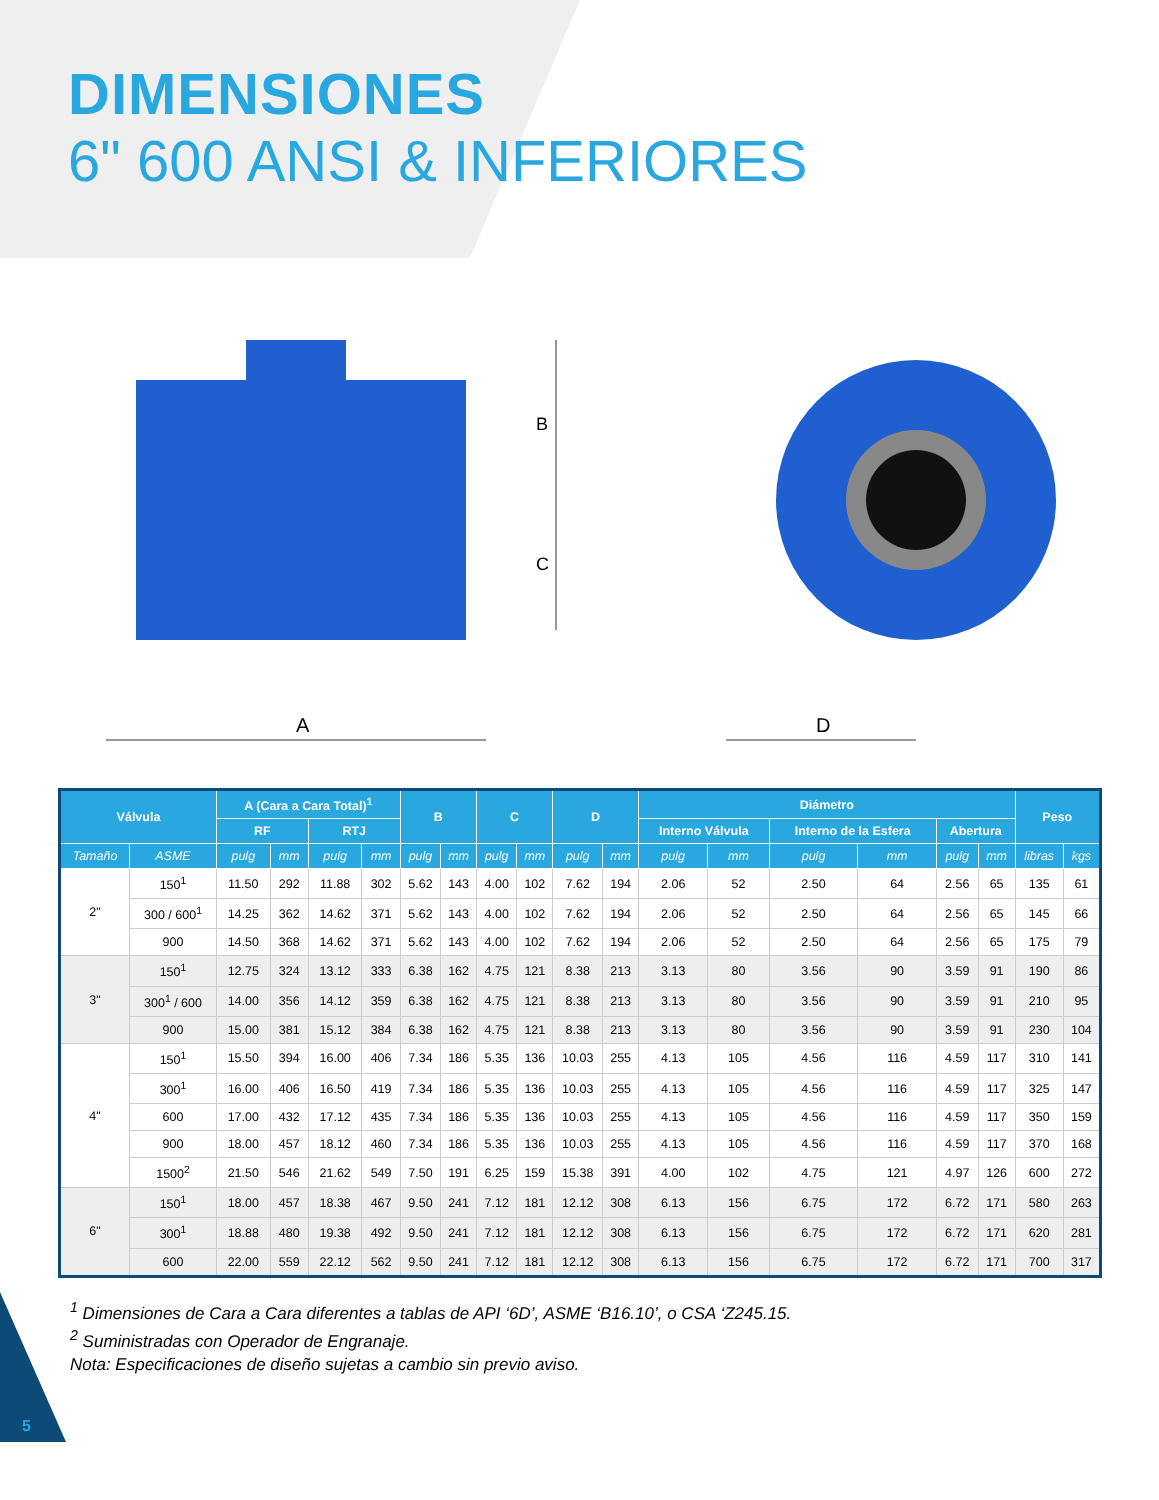DIMENSIONES
6" 600 ANSI & INFERIORES
A
B
C
D
| Válvula | | A (Cara a Cara Total)<sup>1</sup> | | | | B | | C | | D | | Diámetro | | | | | | Peso | |
| --- | --- | --- | --- | --- | --- | --- | --- | --- | --- | --- | --- | --- | --- | --- | --- | --- | --- | --- | --- |
| | | RF | | RTJ | | | | | | | | Interno Válvula | | Interno de la Esfera | | Abertura | | | |
| Tamaño | ASME | pulg | mm | pulg | mm | pulg | mm | pulg | mm | pulg | mm | pulg | mm | pulg | mm | pulg | mm | libras | kgs |
| 2" | 150<sup>1</sup> | 11.50 | 292 | 11.88 | 302 | 5.62 | 143 | 4.00 | 102 | 7.62 | 194 | 2.06 | 52 | 2.50 | 64 | 2.56 | 65 | 135 | 61 |
| | 300 / 600<sup>1</sup> | 14.25 | 362 | 14.62 | 371 | 5.62 | 143 | 4.00 | 102 | 7.62 | 194 | 2.06 | 52 | 2.50 | 64 | 2.56 | 65 | 145 | 66 |
| | 900 | 14.50 | 368 | 14.62 | 371 | 5.62 | 143 | 4.00 | 102 | 7.62 | 194 | 2.06 | 52 | 2.50 | 64 | 2.56 | 65 | 175 | 79 |
| 3" | 150<sup>1</sup> | 12.75 | 324 | 13.12 | 333 | 6.38 | 162 | 4.75 | 121 | 8.38 | 213 | 3.13 | 80 | 3.56 | 90 | 3.59 | 91 | 190 | 86 |
| | 300<sup>1</sup> / 600 | 14.00 | 356 | 14.12 | 359 | 6.38 | 162 | 4.75 | 121 | 8.38 | 213 | 3.13 | 80 | 3.56 | 90 | 3.59 | 91 | 210 | 95 |
| | 900 | 15.00 | 381 | 15.12 | 384 | 6.38 | 162 | 4.75 | 121 | 8.38 | 213 | 3.13 | 80 | 3.56 | 90 | 3.59 | 91 | 230 | 104 |
| 4" | 150<sup>1</sup> | 15.50 | 394 | 16.00 | 406 | 7.34 | 186 | 5.35 | 136 | 10.03 | 255 | 4.13 | 105 | 4.56 | 116 | 4.59 | 117 | 310 | 141 |
| | 300<sup>1</sup> | 16.00 | 406 | 16.50 | 419 | 7.34 | 186 | 5.35 | 136 | 10.03 | 255 | 4.13 | 105 | 4.56 | 116 | 4.59 | 117 | 325 | 147 |
| | 600 | 17.00 | 432 | 17.12 | 435 | 7.34 | 186 | 5.35 | 136 | 10.03 | 255 | 4.13 | 105 | 4.56 | 116 | 4.59 | 117 | 350 | 159 |
| | 900 | 18.00 | 457 | 18.12 | 460 | 7.34 | 186 | 5.35 | 136 | 10.03 | 255 | 4.13 | 105 | 4.56 | 116 | 4.59 | 117 | 370 | 168 |
| | 1500<sup>2</sup> | 21.50 | 546 | 21.62 | 549 | 7.50 | 191 | 6.25 | 159 | 15.38 | 391 | 4.00 | 102 | 4.75 | 121 | 4.97 | 126 | 600 | 272 |
| 6" | 150<sup>1</sup> | 18.00 | 457 | 18.38 | 467 | 9.50 | 241 | 7.12 | 181 | 12.12 | 308 | 6.13 | 156 | 6.75 | 172 | 6.72 | 171 | 580 | 263 |
| | 300<sup>1</sup> | 18.88 | 480 | 19.38 | 492 | 9.50 | 241 | 7.12 | 181 | 12.12 | 308 | 6.13 | 156 | 6.75 | 172 | 6.72 | 171 | 620 | 281 |
| | 600 | 22.00 | 559 | 22.12 | 562 | 9.50 | 241 | 7.12 | 181 | 12.12 | 308 | 6.13 | 156 | 6.75 | 172 | 6.72 | 171 | 700 | 317 |
<sup>1</sup> Dimensiones de Cara a Cara diferentes a tablas de API ‘6D’, ASME ‘B16.10’, o CSA ‘Z245.15.
<sup>2</sup> Suministradas con Operador de Engranaje.
Nota: Especificaciones de diseño sujetas a cambio sin previo aviso.
5